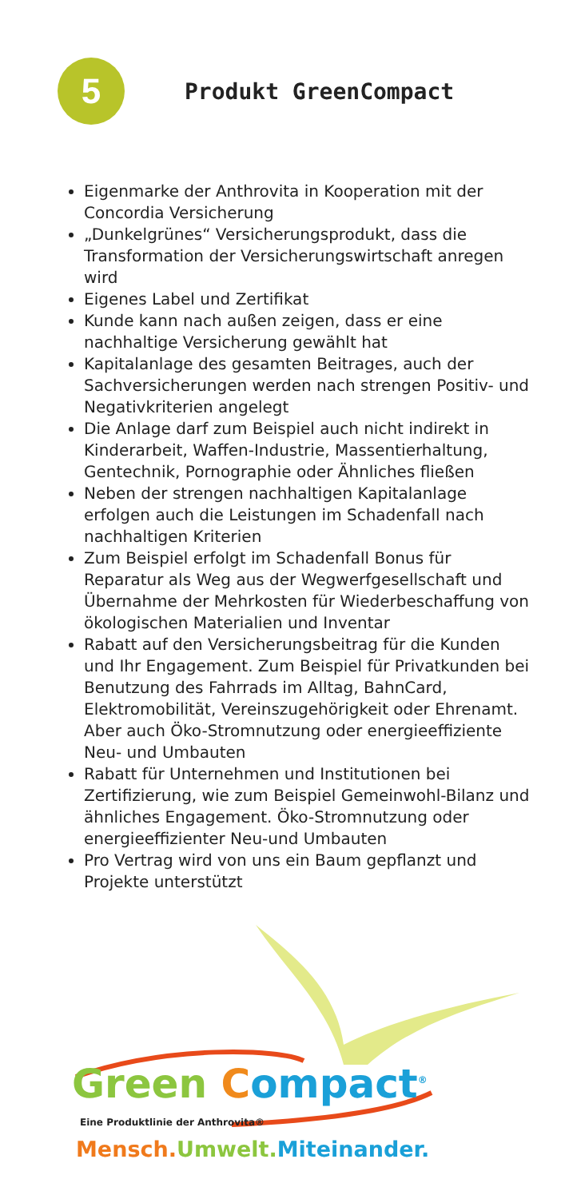5
Produkt GreenCompact
Eigenmarke der Anthrovita in Kooperation mit der Concordia Versicherung
„Dunkelgrünes“ Versicherungsprodukt, dass die Transformation der Versicherungswirtschaft anregen wird
Eigenes Label und Zertifikat
Kunde kann nach außen zeigen, dass er eine nachhaltige Versicherung gewählt hat
Kapitalanlage des gesamten Beitrages, auch der Sachversicherungen werden nach strengen Positiv- und Negativkriterien angelegt
Die Anlage darf zum Beispiel auch nicht indirekt in Kinderarbeit, Waffen-Industrie, Massentierhaltung, Gentechnik, Pornographie oder Ähnliches fließen
Neben der strengen nachhaltigen Kapitalanlage erfolgen auch die Leistungen im Schadenfall nach nachhaltigen Kriterien
Zum Beispiel erfolgt im Schadenfall Bonus für Reparatur als Weg aus der Wegwerfgesellschaft und Übernahme der Mehrkosten für Wiederbeschaffung von ökologischen Materialien und Inventar
Rabatt auf den Versicherungsbeitrag für die Kunden und Ihr Engagement. Zum Beispiel für Privatkunden bei Benutzung des Fahrrads im Alltag, BahnCard, Elektromobilität, Vereinszugehörigkeit oder Ehrenamt. Aber auch Öko-Stromnutzung oder energieeffiziente Neu- und Umbauten
Rabatt für Unternehmen und Institutionen bei Zertifizierung, wie zum Beispiel Gemeinwohl-Bilanz und ähnliches Engagement. Öko-Stromnutzung oder energieeffizienter Neu-und Umbauten
Pro Vertrag wird von uns ein Baum gepflanzt und Projekte unterstützt
Green Compact<sup>®</sup>
Eine Produktlinie der Anthrovita®
Mensch. Umwelt. Miteinander.